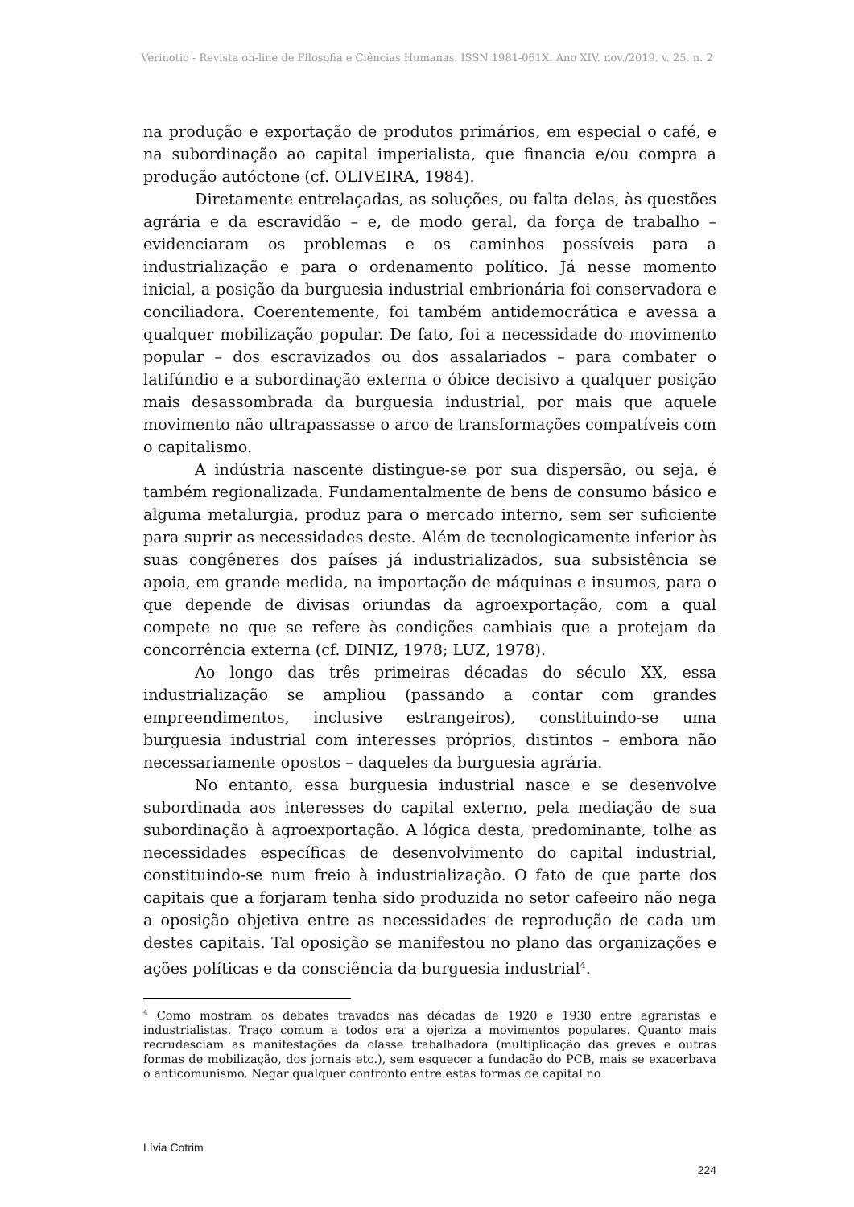Verinotio - Revista on-line de Filosofia e Ciências Humanas. ISSN 1981-061X. Ano XIV. nov./2019. v. 25. n. 2
na produção e exportação de produtos primários, em especial o café, e na subordinação ao capital imperialista, que financia e/ou compra a produção autóctone (cf. OLIVEIRA, 1984).
Diretamente entrelaçadas, as soluções, ou falta delas, às questões agrária e da escravidão – e, de modo geral, da força de trabalho – evidenciaram os problemas e os caminhos possíveis para a industrialização e para o ordenamento político. Já nesse momento inicial, a posição da burguesia industrial embrionária foi conservadora e conciliadora. Coerentemente, foi também antidemocrática e avessa a qualquer mobilização popular. De fato, foi a necessidade do movimento popular – dos escravizados ou dos assalariados – para combater o latifúndio e a subordinação externa o óbice decisivo a qualquer posição mais desassombrada da burguesia industrial, por mais que aquele movimento não ultrapassasse o arco de transformações compatíveis com o capitalismo.
A indústria nascente distingue-se por sua dispersão, ou seja, é também regionalizada. Fundamentalmente de bens de consumo básico e alguma metalurgia, produz para o mercado interno, sem ser suficiente para suprir as necessidades deste. Além de tecnologicamente inferior às suas congêneres dos países já industrializados, sua subsistência se apoia, em grande medida, na importação de máquinas e insumos, para o que depende de divisas oriundas da agroexportação, com a qual compete no que se refere às condições cambiais que a protejam da concorrência externa (cf. DINIZ, 1978; LUZ, 1978).
Ao longo das três primeiras décadas do século XX, essa industrialização se ampliou (passando a contar com grandes empreendimentos, inclusive estrangeiros), constituindo-se uma burguesia industrial com interesses próprios, distintos – embora não necessariamente opostos – daqueles da burguesia agrária.
No entanto, essa burguesia industrial nasce e se desenvolve subordinada aos interesses do capital externo, pela mediação de sua subordinação à agroexportação. A lógica desta, predominante, tolhe as necessidades específicas de desenvolvimento do capital industrial, constituindo-se num freio à industrialização. O fato de que parte dos capitais que a forjaram tenha sido produzida no setor cafeeiro não nega a oposição objetiva entre as necessidades de reprodução de cada um destes capitais. Tal oposição se manifestou no plano das organizações e ações políticas e da consciência da burguesia industrial<sup>4</sup>.
<sup>4</sup> Como mostram os debates travados nas décadas de 1920 e 1930 entre agraristas e industrialistas. Traço comum a todos era a ojeriza a movimentos populares. Quanto mais recrudesciam as manifestações da classe trabalhadora (multiplicação das greves e outras formas de mobilização, dos jornais etc.), sem esquecer a fundação do PCB, mais se exacerbava o anticomunismo. Negar qualquer confronto entre estas formas de capital no
Lívia Cotrim
224